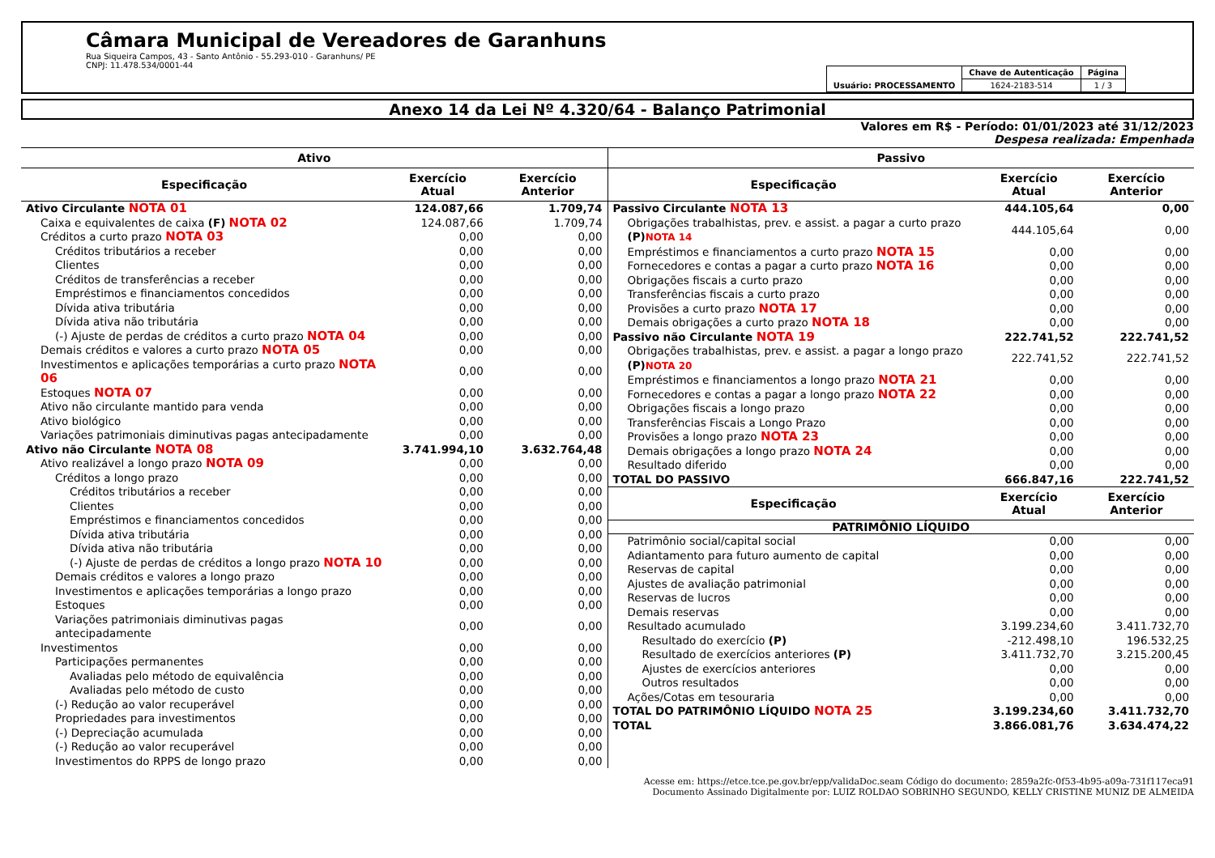Câmara Municipal de Vereadores de Garanhuns
Rua Siqueira Campos, 43 - Santo Antônio - 55.293-010 - Garanhuns/ PE
CNPJ: 11.478.534/0001-44
| Usuário: PROCESSAMENTO | Chave de Autenticação | Página |
| | 1624-2183-514 | 1 / 3 |
Anexo 14 da Lei Nº 4.320/64 - Balanço Patrimonial
Valores em R$ - Período: 01/01/2023 até 31/12/2023
Despesa realizada: Empenhada
| Ativo | | |
| --- | --- | --- |
| Especificação | Exercício Atual | Exercício Anterior |
| Ativo Circulante NOTA 01 | 124.087,66 | 1.709,74 |
| Caixa e equivalentes de caixa (F) NOTA 02 | 124.087,66 | 1.709,74 |
| Créditos a curto prazo NOTA 03 | 0,00 | 0,00 |
| Créditos tributários a receber | 0,00 | 0,00 |
| Clientes | 0,00 | 0,00 |
| Créditos de transferências a receber | 0,00 | 0,00 |
| Empréstimos e financiamentos concedidos | 0,00 | 0,00 |
| Dívida ativa tributária | 0,00 | 0,00 |
| Dívida ativa não tributária | 0,00 | 0,00 |
| (-) Ajuste de perdas de créditos a curto prazo NOTA 04 | 0,00 | 0,00 |
| Demais créditos e valores a curto prazo NOTA 05 | 0,00 | 0,00 |
| Investimentos e aplicações temporárias a curto prazo NOTA 06 | 0,00 | 0,00 |
| Estoques NOTA 07 | 0,00 | 0,00 |
| Ativo não circulante mantido para venda | 0,00 | 0,00 |
| Ativo biológico | 0,00 | 0,00 |
| Variações patrimoniais diminutivas pagas antecipadamente | 0,00 | 0,00 |
| Ativo não Circulante NOTA 08 | 3.741.994,10 | 3.632.764,48 |
| Ativo realizável a longo prazo NOTA 09 | 0,00 | 0,00 |
| Créditos a longo prazo | 0,00 | 0,00 |
| Créditos tributários a receber | 0,00 | 0,00 |
| Clientes | 0,00 | 0,00 |
| Empréstimos e financiamentos concedidos | 0,00 | 0,00 |
| Dívida ativa tributária | 0,00 | 0,00 |
| Dívida ativa não tributária | 0,00 | 0,00 |
| (-) Ajuste de perdas de créditos a longo prazo NOTA 10 | 0,00 | 0,00 |
| Demais créditos e valores a longo prazo | 0,00 | 0,00 |
| Investimentos e aplicações temporárias a longo prazo | 0,00 | 0,00 |
| Estoques | 0,00 | 0,00 |
| Variações patrimoniais diminutivas pagas antecipadamente | 0,00 | 0,00 |
| Investimentos | 0,00 | 0,00 |
| Participações permanentes | 0,00 | 0,00 |
| Avaliadas pelo método de equivalência | 0,00 | 0,00 |
| Avaliadas pelo método de custo | 0,00 | 0,00 |
| (-) Redução ao valor recuperável | 0,00 | 0,00 |
| Propriedades para investimentos | 0,00 | 0,00 |
| (-) Depreciação acumulada | 0,00 | 0,00 |
| (-) Redução ao valor recuperável | 0,00 | 0,00 |
| Investimentos do RPPS de longo prazo | 0,00 | 0,00 |
| Passivo | | |
| --- | --- | --- |
| Especificação | Exercício Atual | Exercício Anterior |
| Passivo Circulante NOTA 13 | 444.105,64 | 0,00 |
| Obrigações trabalhistas, prev. e assist. a pagar a curto prazo (P) NOTA 14 | 444.105,64 | 0,00 |
| Empréstimos e financiamentos a curto prazo NOTA 15 | 0,00 | 0,00 |
| Fornecedores e contas a pagar a curto prazo NOTA 16 | 0,00 | 0,00 |
| Obrigações fiscais a curto prazo | 0,00 | 0,00 |
| Transferências fiscais a curto prazo | 0,00 | 0,00 |
| Provisões a curto prazo NOTA 17 | 0,00 | 0,00 |
| Demais obrigações a curto prazo NOTA 18 | 0,00 | 0,00 |
| Passivo não Circulante NOTA 19 | 222.741,52 | 222.741,52 |
| Obrigações trabalhistas, prev. e assist. a pagar a longo prazo (P) NOTA 20 | 222.741,52 | 222.741,52 |
| Empréstimos e financiamentos a longo prazo NOTA 21 | 0,00 | 0,00 |
| Fornecedores e contas a pagar a longo prazo NOTA 22 | 0,00 | 0,00 |
| Obrigações fiscais a longo prazo | 0,00 | 0,00 |
| Transferências Fiscais a Longo Prazo | 0,00 | 0,00 |
| Provisões a longo prazo NOTA 23 | 0,00 | 0,00 |
| Demais obrigações a longo prazo NOTA 24 | 0,00 | 0,00 |
| Resultado diferido | 0,00 | 0,00 |
| TOTAL DO PASSIVO | 666.847,16 | 222.741,52 |
| Especificação | Exercício Atual | Exercício Anterior |
| PATRIMÔNIO LÍQUIDO | | |
| Patrimônio social/capital social | 0,00 | 0,00 |
| Adiantamento para futuro aumento de capital | 0,00 | 0,00 |
| Reservas de capital | 0,00 | 0,00 |
| Ajustes de avaliação patrimonial | 0,00 | 0,00 |
| Reservas de lucros | 0,00 | 0,00 |
| Demais reservas | 0,00 | 0,00 |
| Resultado acumulado | 3.199.234,60 | 3.411.732,70 |
| Resultado do exercício (P) | -212.498,10 | 196.532,25 |
| Resultado de exercícios anteriores (P) | 3.411.732,70 | 3.215.200,45 |
| Ajustes de exercícios anteriores | 0,00 | 0,00 |
| Outros resultados | 0,00 | 0,00 |
| Ações/Cotas em tesouraria | 0,00 | 0,00 |
| TOTAL DO PATRIMÔNIO LÍQUIDO NOTA 25 | 3.199.234,60 | 3.411.732,70 |
| TOTAL | 3.866.081,76 | 3.634.474,22 |
Acesse em: https://etce.tce.pe.gov.br/epp/validaDoc.seam Código do documento: 2859a2fc-0f53-4b95-a09a-731f117eca91
Documento Assinado Digitalmente por: LUIZ ROLDAO SOBRINHO SEGUNDO, KELLY CRISTINE MUNIZ DE ALMEIDA